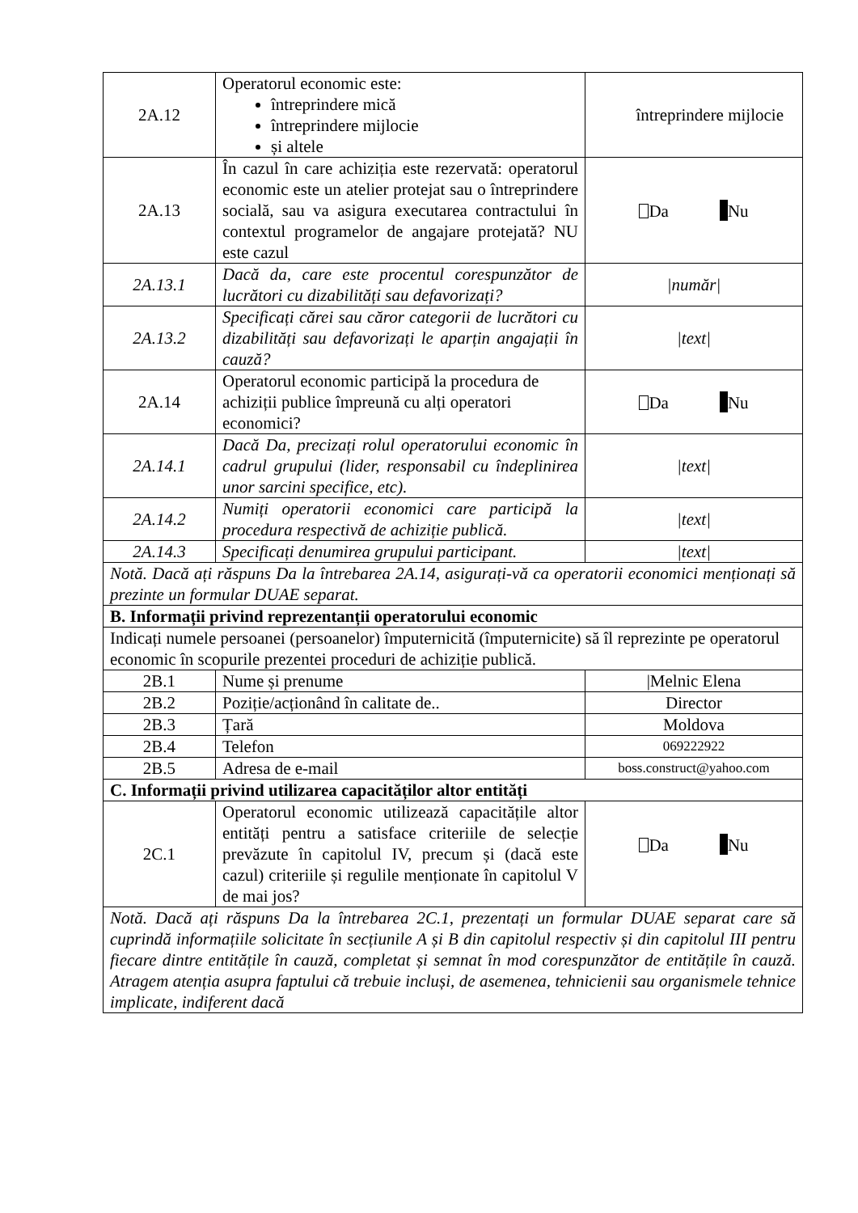| 2A.12 | Operatorul economic este: întreprindere mică întreprindere mijlocie și altele | întreprindere mijlocie |
| 2A.13 | În cazul în care achiziția este rezervată: operatorul economic este un atelier protejat sau o întreprindere socială, sau va asigura executarea contractului în contextul programelor de angajare protejată? NU este cazul | Da Nu |
| 2A.13.1 | Dacă da, care este procentul corespunzător de lucrători cu dizabilități sau defavorizați? | /număr/ |
| 2A.13.2 | Specificați cărei sau căror categorii de lucrători cu dizabilități sau defavorizați le aparțin angajații în cauză? | /text/ |
| 2A.14 | Operatorul economic participă la procedura de achiziții publice împreună cu alți operatori economici? | Da Nu |
| 2A.14.1 | Dacă Da, precizați rolul operatorului economic în cadrul grupului (lider, responsabil cu îndeplinirea unor sarcini specifice, etc). | /text/ |
| 2A.14.2 | Numiți operatorii economici care participă la procedura respectivă de achiziție publică. | /text/ |
| 2A.14.3 | Specificați denumirea grupului participant. | /text/ |
| Notă. Dacă ați răspuns Da la întrebarea 2A.14, asigurați-vă ca operatorii economici menționați să prezinte un formular DUAE separat. | | |
| B. Informații privind reprezentanții operatorului economic | | |
| Indicați numele persoanei (persoanelor) împuternicită (împuternicite) să îl reprezinte pe operatorul economic în scopurile prezentei proceduri de achiziție publică. | | |
| 2B.1 | Nume și prenume | /Melnic Elena |
| 2B.2 | Poziție/acționând în calitate de.. | Director |
| 2B.3 | Țară | Moldova |
| 2B.4 | Telefon | 069222922 |
| 2B.5 | Adresa de e-mail | boss.construct@yahoo.com |
| C. Informații privind utilizarea capacităților altor entități | | |
| 2C.1 | Operatorul economic utilizează capacitățile altor entități pentru a satisface criteriile de selecție prevăzute în capitolul IV, precum și (dacă este cazul) criteriile și regulile menționate în capitolul V de mai jos? | Da Nu |
| Notă. Dacă ați răspuns Da la întrebarea 2C.1, prezentați un formular DUAE separat care să cuprindă informațiile solicitate în secțiunile A și B din capitolul respectiv și din capitolul III pentru fiecare dintre entitățile în cauză, completat și semnat în mod corespunzător de entitățile în cauză. Atragem atenția asupra faptului că trebuie incluși, de asemenea, tehnicienii sau organismele tehnice implicate, indiferent dacă | | |